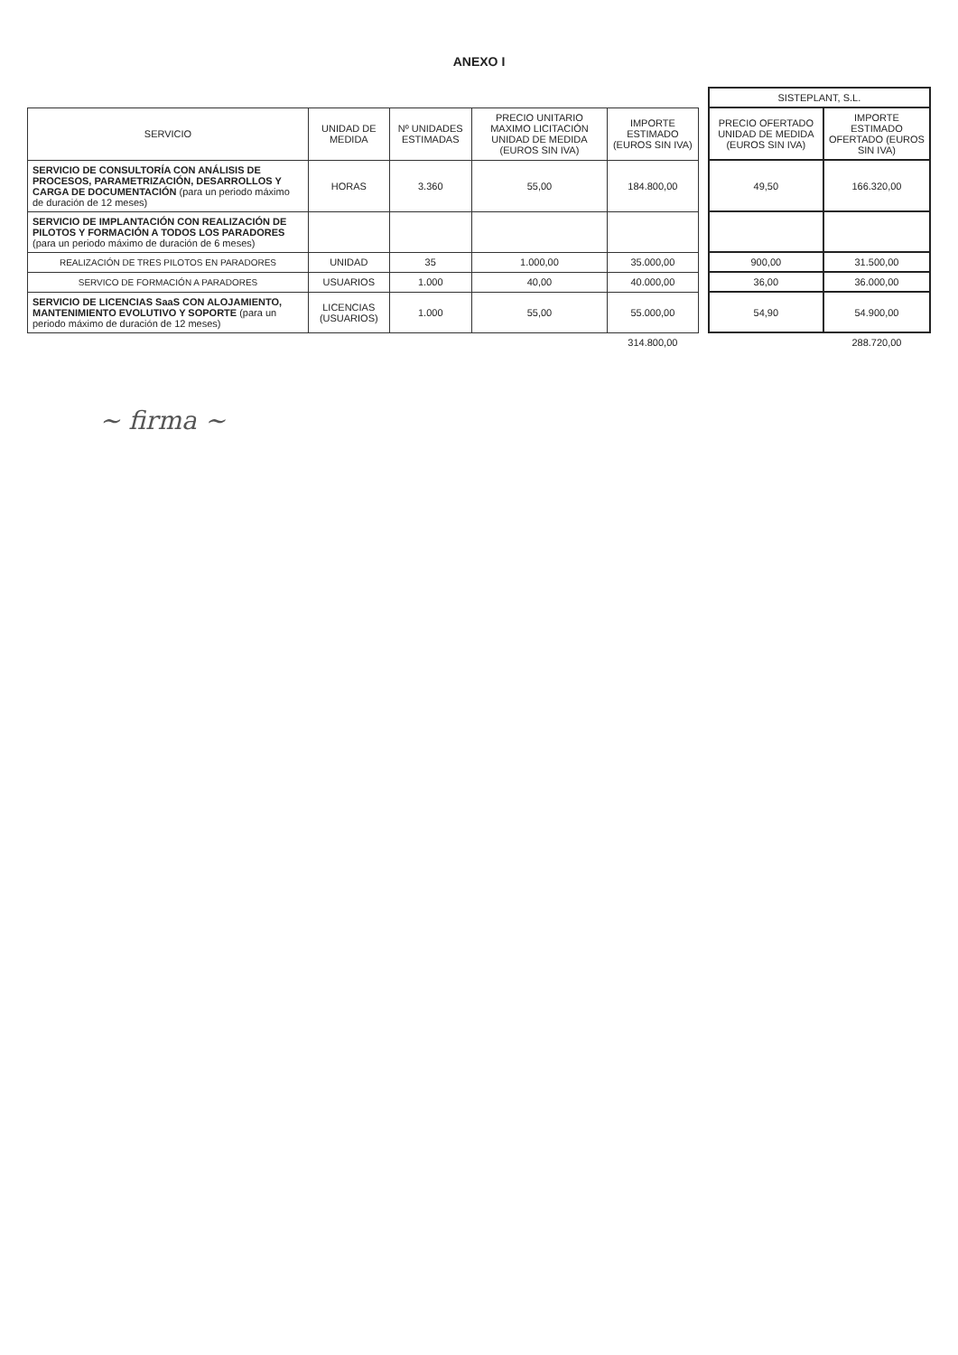ANEXO I
| | | | | | | SISTEPLANT, S.L. | |
| --- | --- | --- | --- | --- | --- | --- | --- |
| SERVICIO | UNIDAD DE MEDIDA | Nº UNIDADES ESTIMADAS | PRECIO UNITARIO MAXIMO LICITACIÓN UNIDAD DE MEDIDA (EUROS SIN IVA) | IMPORTE ESTIMADO (EUROS SIN IVA) | | PRECIO OFERTADO UNIDAD DE MEDIDA (EUROS SIN IVA) | IMPORTE ESTIMADO OFERTADO (EUROS SIN IVA) |
| SERVICIO DE CONSULTORÍA CON ANÁLISIS DE PROCESOS, PARAMETRIZACIÓN, DESARROLLOS Y CARGA DE DOCUMENTACIÓN (para un periodo máximo de duración de 12 meses) | HORAS | 3.360 | 55,00 | 184.800,00 | | 49,50 | 166.320,00 |
| SERVICIO DE IMPLANTACIÓN CON REALIZACIÓN DE PILOTOS Y FORMACIÓN A TODOS LOS PARADORES (para un periodo máximo de duración de 6 meses) | | | | | | | |
| REALIZACIÓN DE TRES PILOTOS EN PARADORES | UNIDAD | 35 | 1.000,00 | 35.000,00 | | 900,00 | 31.500,00 |
| SERVICO DE FORMACIÓN A PARADORES | USUARIOS | 1.000 | 40,00 | 40.000,00 | | 36,00 | 36.000,00 |
| SERVICIO DE LICENCIAS SaaS CON ALOJAMIENTO, MANTENIMIENTO EVOLUTIVO Y SOPORTE (para un periodo máximo de duración de 12 meses) | LICENCIAS (USUARIOS) | 1.000 | 55,00 | 55.000,00 | | 54,90 | 54.900,00 |
| | | | | 314.800,00 | | | 288.720,00 |
~ firma ~